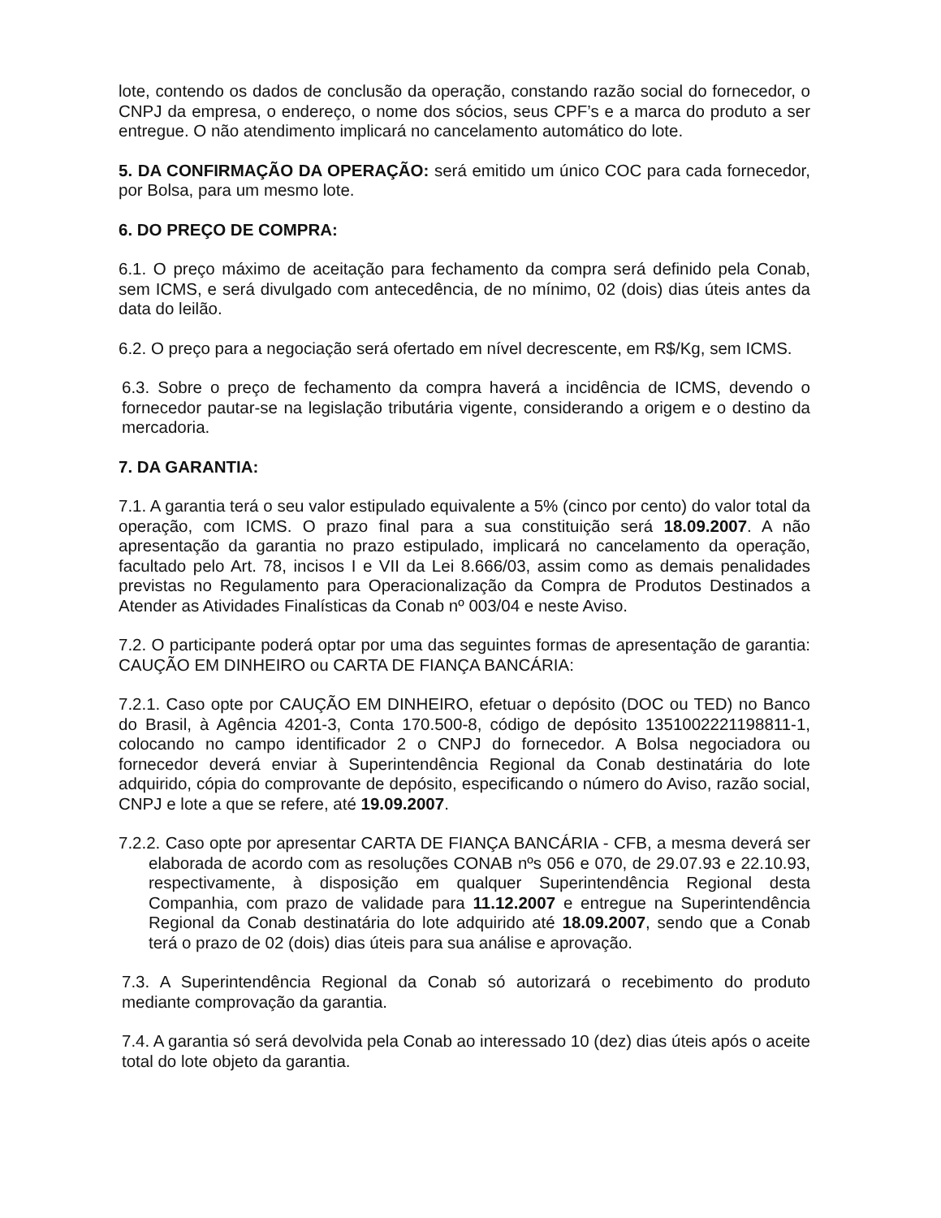lote, contendo os dados de conclusão da operação, constando razão social do fornecedor, o CNPJ da empresa, o endereço, o nome dos sócios, seus CPF’s e a marca do produto a ser entregue. O não atendimento implicará no cancelamento automático do lote.
5. DA CONFIRMAÇÃO DA OPERAÇÃO: será emitido um único COC para cada fornecedor, por Bolsa, para um mesmo lote.
6. DO PREÇO DE COMPRA:
6.1. O preço máximo de aceitação para fechamento da compra será definido pela Conab, sem ICMS, e será divulgado com antecedência, de no mínimo, 02 (dois) dias úteis antes da data do leilão.
6.2. O preço para a negociação será ofertado em nível decrescente, em R$/Kg, sem ICMS.
6.3. Sobre o preço de fechamento da compra haverá a incidência de ICMS, devendo o fornecedor pautar-se na legislação tributária vigente, considerando a origem e o destino da mercadoria.
7. DA GARANTIA:
7.1. A garantia terá o seu valor estipulado equivalente a 5% (cinco por cento) do valor total da operação, com ICMS. O prazo final para a sua constituição será 18.09.2007. A não apresentação da garantia no prazo estipulado, implicará no cancelamento da operação, facultado pelo Art. 78, incisos I e VII da Lei 8.666/03, assim como as demais penalidades previstas no Regulamento para Operacionalização da Compra de Produtos Destinados a Atender as Atividades Finalísticas da Conab nº 003/04 e neste Aviso.
7.2. O participante poderá optar por uma das seguintes formas de apresentação de garantia: CAUÇÃO EM DINHEIRO ou CARTA DE FIANÇA BANCÁRIA:
7.2.1. Caso opte por CAUÇÃO EM DINHEIRO, efetuar o depósito (DOC ou TED) no Banco do Brasil, à Agência 4201-3, Conta 170.500-8, código de depósito 1351002221198811-1, colocando no campo identificador 2 o CNPJ do fornecedor. A Bolsa negociadora ou fornecedor deverá enviar à Superintendência Regional da Conab destinatária do lote adquirido, cópia do comprovante de depósito, especificando o número do Aviso, razão social, CNPJ e lote a que se refere, até 19.09.2007.
7.2.2. Caso opte por apresentar CARTA DE FIANÇA BANCÁRIA - CFB, a mesma deverá ser elaborada de acordo com as resoluções CONAB nºs 056 e 070, de 29.07.93 e 22.10.93, respectivamente, à disposição em qualquer Superintendência Regional desta Companhia, com prazo de validade para 11.12.2007 e entregue na Superintendência Regional da Conab destinatária do lote adquirido até 18.09.2007, sendo que a Conab terá o prazo de 02 (dois) dias úteis para sua análise e aprovação.
7.3. A Superintendência Regional da Conab só autorizará o recebimento do produto mediante comprovação da garantia.
7.4. A garantia só será devolvida pela Conab ao interessado 10 (dez) dias úteis após o aceite total do lote objeto da garantia.